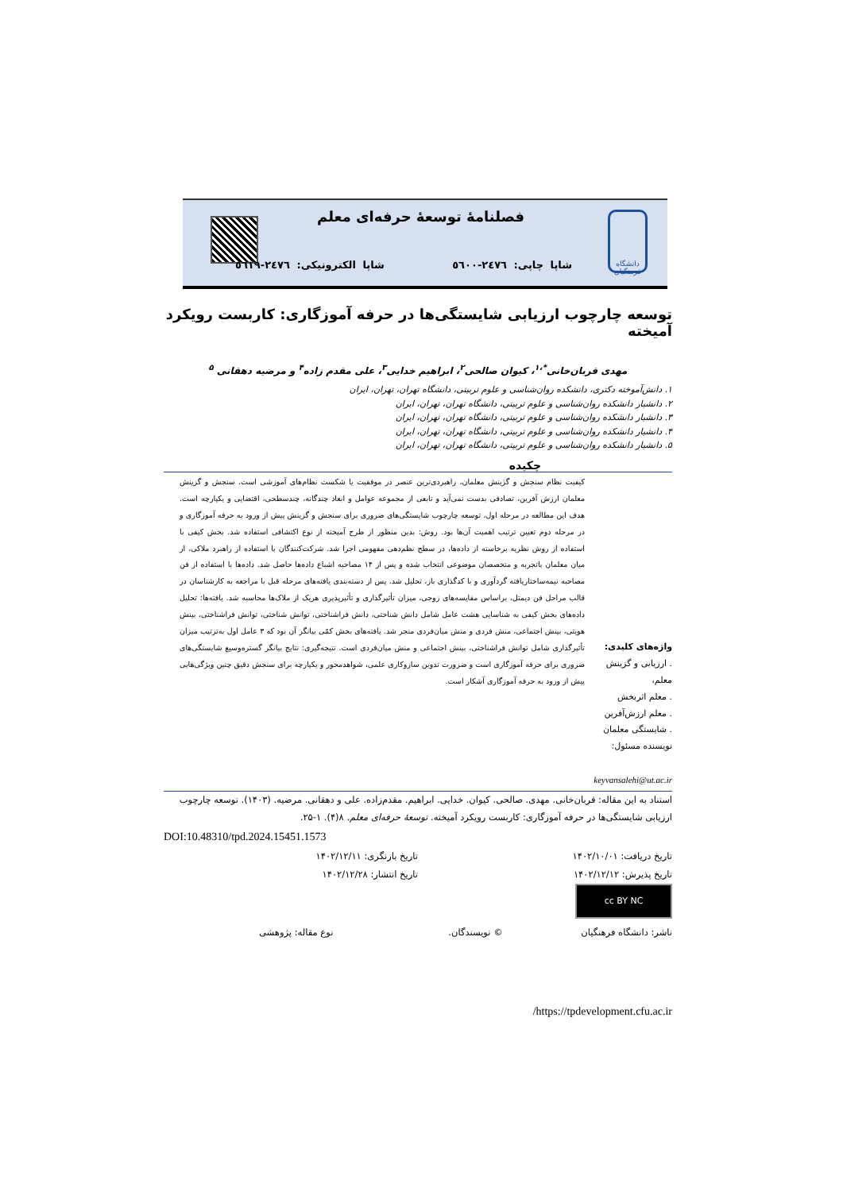دانشگاه فرهنگیان
فصلنامهٔ توسعهٔ حرفه‌ای معلم
شاپا چاپی: ٢٤٧٦-٥٦٠٠ شاپا الکترونیکی: ٢٤٧٦-٥٦١٩
توسعه چارچوب ارزیابی شایستگی‌ها در حرفه آموزگاری: کاربست رویکرد آمیخته
مهدی قربان‌خانی<sup>*،۱</sup>، کیوان صالحی<sup>۲</sup>، ابراهیم خدایی<sup>۳</sup>، علی مقدم زاده<sup>۴</sup> و مرضیه دهقانی <sup>۵</sup>
۱. دانش‌آموخته دکتری، دانشکده روان‌شناسی و علوم تربیتی، دانشگاه تهران، تهران، ایران
۲. دانشیار دانشکده روان‌شناسی و علوم تربیتی، دانشگاه تهران، تهران، ایران
۳. دانشیار دانشکده روان‌شناسی و علوم تربیتی، دانشگاه تهران، تهران، ایران
۴. دانشیار دانشکده روان‌شناسی و علوم تربیتی، دانشگاه تهران، تهران، ایران
۵. دانشیار دانشکده روان‌شناسی و علوم تربیتی، دانشگاه تهران، تهران، ایران
چکیده
واژه‌های کلیدی:
. ارزیابی و گزینش معلم،
. معلم اثربخش
. معلم ارزش‌آفرین
. شایستگی معلمان
نویسنده مسئول:
keyvansalehi@ut.ac.ir
کیفیت نظام سنجش و گزینش معلمان، راهبردی‌ترین عنصر در موفقیت یا شکست نظام‌های آموزشی است. سنجش و گزینش معلمان ارزش آفرین، تصادفی بدست نمی‌آید و تابعی از مجموعه عوامل و ابعاد چندگانه، چندسطحی، اقتضایی و یکپارچه است. هدف این مطالعه در مرحله اول، توسعه چارچوب شایستگی‌های ضروری برای سنجش و گزینش پیش از ورود به حرفه آموزگاری و در مرحله دوم تعیین ترتیب اهمیت آن‌ها بود. روش: بدین منظور از طرح آمیخته از نوع اکتشافی استفاده شد. بخش کیفی با استفاده از روش نظریه برخاسته از داده‌ها، در سطح نظم‌دهی مفهومی اجرا شد. شرکت‌کنندگان با استفاده از راهبرد ملاکی، از میان معلمان باتجربه و متخصصان موضوعی انتخاب شده و پس از ۱۴ مصاحبه اشباع داده‌ها حاصل شد. داده‌ها با استفاده از فن مصاحبه نیمه‌ساختاریافته گردآوری و با کدگذاری باز، تحلیل شد. پس از دسته‌بندی یافته‌های مرحله قبل با مراجعه به کارشناسان در قالب مراحل فن دیمتل، براساس مقایسه‌های زوجی، میزان تأثیرگذاری و تأثیرپذیری هریک از ملاک‌ها محاسبه شد. یافته‌ها: تحلیل داده‌های بخش کیفی به شناسایی هشت عامل شامل دانش شناختی، دانش فراشناختی، توانش شناختی، توانش فراشناختی، بینش هویتی، بینش اجتماعی، منش فردی و منش میان‌فردی منجر شد. یافته‌های بخش کمّی بیانگر آن بود که ۳ عامل اول به‌ترتیب میزان تأثیرگذاری شامل توانش فراشناختی، بینش اجتماعی و منش میان‌فردی است. نتیجه‌گیری: نتایج بیانگر گستره‌وسیع شایستگی‌های ضروری برای حرفه آموزگاری است و ضرورت تدوین سازوکاری علمی، شواهدمحور و یکپارچه برای سنجش دقیق چنین ویژگی‌هایی پیش از ورود به حرفه آموزگاری آشکار است.
استناد به این مقاله: قربان‌خانی. مهدی. صالحی. کیوان. خدایی. ابراهیم. مقدم‌زاده. علی و دهقانی. مرضیه. (۱۴۰۳). توسعه چارچوب ارزیابی شایستگی‌ها در حرفه آموزگاری: کاربست رویکرد آمیخته. توسعهٔ حرفه‌ای معلم. ۸(۴). ۱-۲۵.
DOI:10.48310/tpd.2024.15451.1573
تاریخ دریافت: ۱۴۰۲/۱۰/۰۱ تاریخ بازنگری: ۱۴۰۲/۱۲/۱۱
تاریخ پذیرش: ۱۴۰۲/۱۲/۱۲ تاریخ انتشار: ۱۴۰۲/۱۲/۲۸
cc BY NC
ناشر: دانشگاه فرهنگیان © نویسندگان. نوع مقاله: پژوهشی
https://tpdevelopment.cfu.ac.ir/